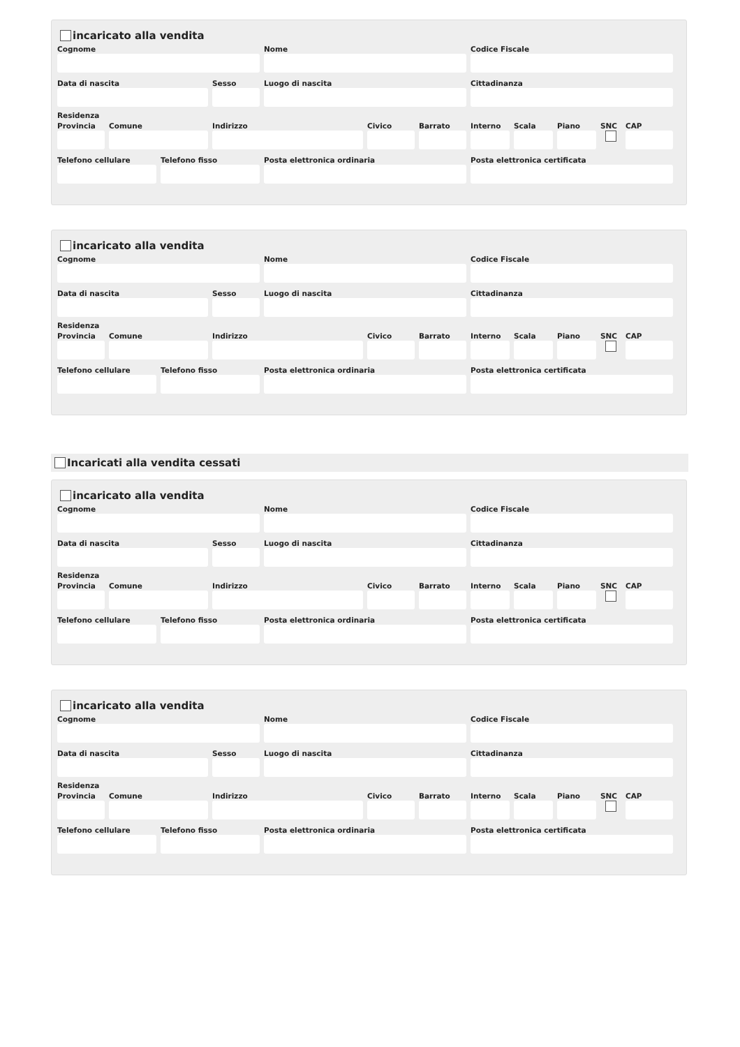incaricato alla vendita
Cognome Nome Codice Fiscale
Data di nascita Sesso Luogo di nascita Cittadinanza
Residenza
Provincia
Comune Indirizzo Civico Barrato Interno
Scala Piano SNC CAP
Telefono cellulare
Telefono fisso Posta elettronica ordinaria Posta elettronica certificata
incaricato alla vendita
Cognome Nome Codice Fiscale
Data di nascita Sesso Luogo di nascita Cittadinanza
Residenza
Provincia
Comune Indirizzo Civico Barrato Interno
Scala Piano SNC CAP
Telefono cellulare
Telefono fisso Posta elettronica ordinaria Posta elettronica certificata
Incaricati alla vendita cessati
incaricato alla vendita
Cognome Nome Codice Fiscale
Data di nascita Sesso Luogo di nascita Cittadinanza
Residenza
Provincia
Comune Indirizzo Civico Barrato Interno
Scala Piano SNC CAP
Telefono cellulare
Telefono fisso Posta elettronica ordinaria Posta elettronica certificata
incaricato alla vendita
Cognome Nome Codice Fiscale
Data di nascita Sesso Luogo di nascita Cittadinanza
Residenza
Provincia
Comune Indirizzo Civico Barrato Interno
Scala Piano SNC CAP
Telefono cellulare
Telefono fisso Posta elettronica ordinaria Posta elettronica certificata